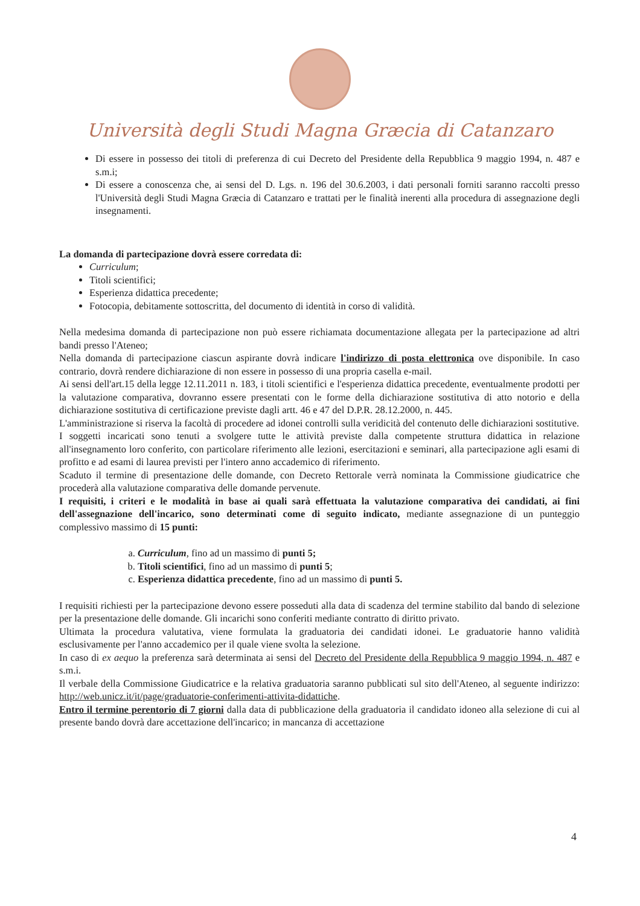Università degli Studi Magna Græcia di Catanzaro
Di essere in possesso dei titoli di preferenza di cui Decreto del Presidente della Repubblica 9 maggio 1994, n. 487 e s.m.i;
Di essere a conoscenza che, ai sensi del D. Lgs. n. 196 del 30.6.2003, i dati personali forniti saranno raccolti presso l'Università degli Studi Magna Græcia di Catanzaro e trattati per le finalità inerenti alla procedura di assegnazione degli insegnamenti.
La domanda di partecipazione dovrà essere corredata di:
Curriculum;
Titoli scientifici;
Esperienza didattica precedente;
Fotocopia, debitamente sottoscritta, del documento di identità in corso di validità.
Nella medesima domanda di partecipazione non può essere richiamata documentazione allegata per la partecipazione ad altri bandi presso l'Ateneo;
Nella domanda di partecipazione ciascun aspirante dovrà indicare l'indirizzo di posta elettronica ove disponibile. In caso contrario, dovrà rendere dichiarazione di non essere in possesso di una propria casella e-mail.
Ai sensi dell'art.15 della legge 12.11.2011 n. 183, i titoli scientifici e l'esperienza didattica precedente, eventualmente prodotti per la valutazione comparativa, dovranno essere presentati con le forme della dichiarazione sostitutiva di atto notorio e della dichiarazione sostitutiva di certificazione previste dagli artt. 46 e 47 del D.P.R. 28.12.2000, n. 445.
L'amministrazione si riserva la facoltà di procedere ad idonei controlli sulla veridicità del contenuto delle dichiarazioni sostitutive.
I soggetti incaricati sono tenuti a svolgere tutte le attività previste dalla competente struttura didattica in relazione all'insegnamento loro conferito, con particolare riferimento alle lezioni, esercitazioni e seminari, alla partecipazione agli esami di profitto e ad esami di laurea previsti per l'intero anno accademico di riferimento.
Scaduto il termine di presentazione delle domande, con Decreto Rettorale verrà nominata la Commissione giudicatrice che procederà alla valutazione comparativa delle domande pervenute.
I requisiti, i criteri e le modalità in base ai quali sarà effettuata la valutazione comparativa dei candidati, ai fini dell'assegnazione dell'incarico, sono determinati come di seguito indicato, mediante assegnazione di un punteggio complessivo massimo di 15 punti:
a. Curriculum, fino ad un massimo di punti 5;
b. Titoli scientifici, fino ad un massimo di punti 5;
c. Esperienza didattica precedente, fino ad un massimo di punti 5.
I requisiti richiesti per la partecipazione devono essere posseduti alla data di scadenza del termine stabilito dal bando di selezione per la presentazione delle domande. Gli incarichi sono conferiti mediante contratto di diritto privato.
Ultimata la procedura valutativa, viene formulata la graduatoria dei candidati idonei. Le graduatorie hanno validità esclusivamente per l'anno accademico per il quale viene svolta la selezione.
In caso di ex aequo la preferenza sarà determinata ai sensi del Decreto del Presidente della Repubblica 9 maggio 1994, n. 487 e s.m.i.
Il verbale della Commissione Giudicatrice e la relativa graduatoria saranno pubblicati sul sito dell'Ateneo, al seguente indirizzo: http://web.unicz.it/it/page/graduatorie-conferimenti-attivita-didattiche.
Entro il termine perentorio di 7 giorni dalla data di pubblicazione della graduatoria il candidato idoneo alla selezione di cui al presente bando dovrà dare accettazione dell'incarico; in mancanza di accettazione
4